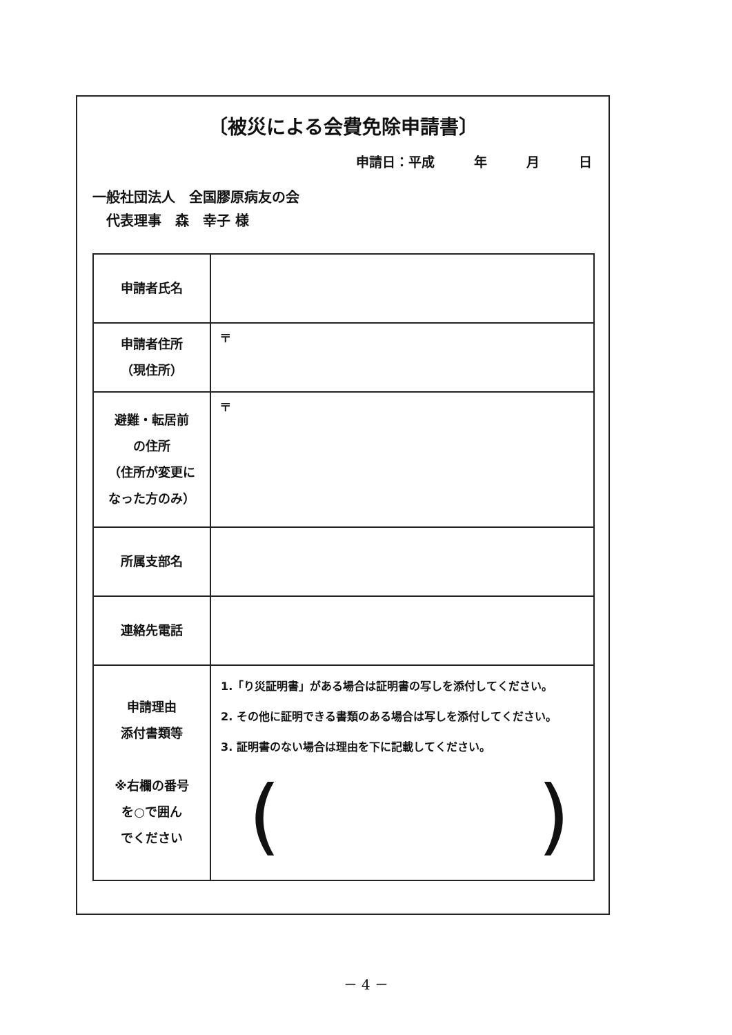〔被災による会費免除申請書〕
申請日：平成　　　年　　　月　　　日
一般社団法人　全国膠原病友の会
　代表理事　森　幸子 様
| 申請者氏名 | |
| 申請者住所 （現住所） | 〒 |
| 避難・転居前 の住所 （住所が変更に なった方のみ） | 〒 |
| 所属支部名 | |
| 連絡先電話 | |
| 申請理由 添付書類等 ※右欄の番号 を○で囲ん でください | 1.「り災証明書」がある場合は証明書の写しを添付してください。 2. その他に証明できる書類のある場合は写しを添付してください。 3. 証明書のない場合は理由を下に記載してください。 ( ) |
－ 4 －